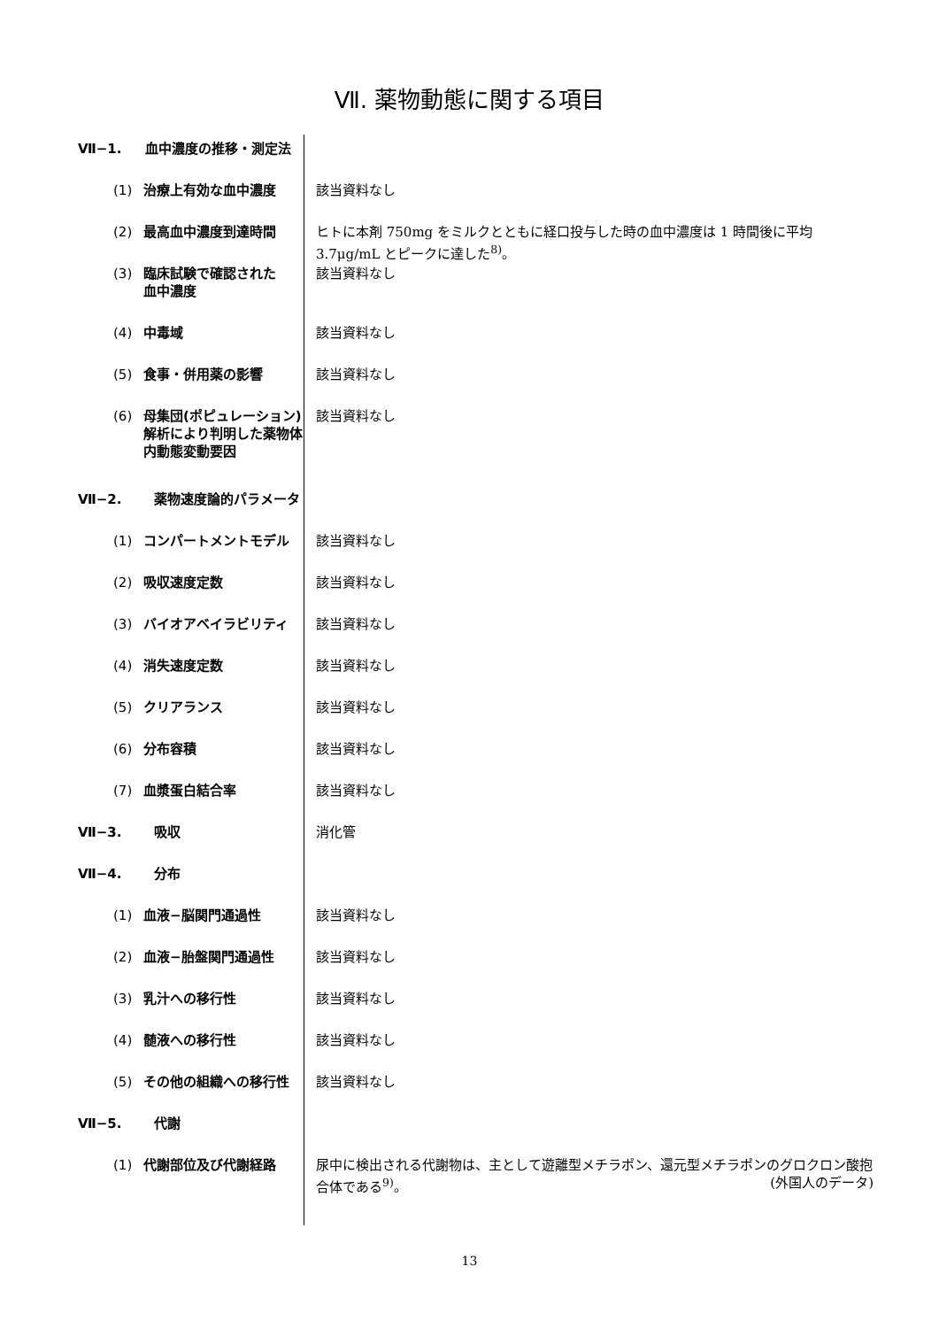Ⅶ. 薬物動態に関する項目
Ⅶ−1. 血中濃度の推移・測定法
(1) 治療上有効な血中濃度 該当資料なし
(2) 最高血中濃度到達時間 ヒトに本剤 750mg をミルクとともに経口投与した時の血中濃度は 1 時間後に平均 3.7μg/mL とピークに達した<sup>8)</sup>。
(3) 臨床試験で確認された
血中濃度
該当資料なし
(4) 中毒域 該当資料なし
(5) 食事・併用薬の影響 該当資料なし
(6) 母集団(ポピュレーション)解析により判明した薬物体内動態変動要因
該当資料なし
Ⅶ−2. 薬物速度論的パラメータ
(1) コンパートメントモデル 該当資料なし
(2) 吸収速度定数 該当資料なし
(3) バイオアベイラビリティ 該当資料なし
(4) 消失速度定数 該当資料なし
(5) クリアランス 該当資料なし
(6) 分布容積 該当資料なし
(7) 血漿蛋白結合率 該当資料なし
Ⅶ−3. 吸収 消化管
Ⅶ−4. 分布
(1) 血液−脳関門通過性 該当資料なし
(2) 血液−胎盤関門通過性 該当資料なし
(3) 乳汁への移行性 該当資料なし
(4) 髄液への移行性 該当資料なし
(5) その他の組織への移行性 該当資料なし
Ⅶ−5. 代謝
(1) 代謝部位及び代謝経路 尿中に検出される代謝物は、主として遊離型メチラポン、還元型メチラポンのグロクロン酸抱合体である<sup>9)</sup>。 (外国人のデータ)
13